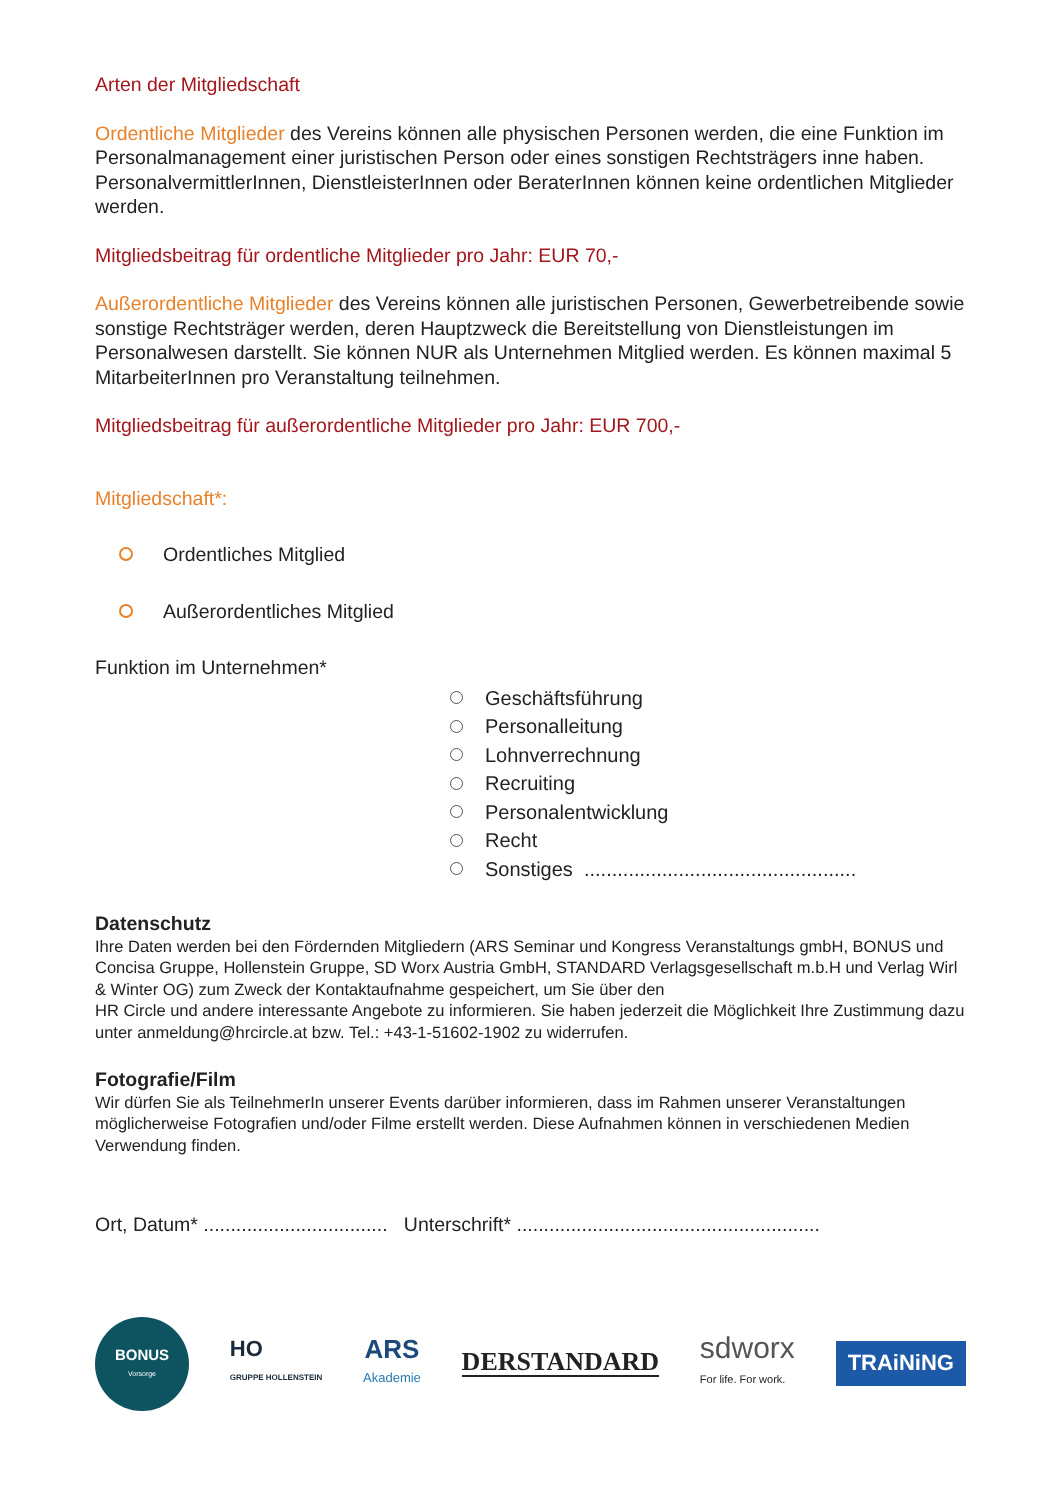Arten der Mitgliedschaft
Ordentliche Mitglieder des Vereins können alle physischen Personen werden, die eine Funktion im Personalmanagement einer juristischen Person oder eines sonstigen Rechtsträgers inne ha­ben. PersonalvermittlerInnen, DienstleisterInnen oder BeraterInnen können keine ordentlichen Mitglieder werden.
Mitgliedsbeitrag für ordentliche Mitglieder pro Jahr: EUR 70,-
Außerordentliche Mitglieder des Vereins können alle juristischen Personen, Gewerbetreibende sowie sonstige Rechtsträger werden, deren Hauptzweck die Bereitstellung von Dienstleistun­gen im Personalwesen darstellt. Sie können NUR als Unternehmen Mitglied werden. Es können maximal 5 MitarbeiterInnen pro Veranstaltung teilnehmen.
Mitgliedsbeitrag für außerordentliche Mitglieder pro Jahr: EUR 700,-
Mitgliedschaft*:
Ordentliches Mitglied
Außerordentliches Mitglied
Funktion im Unternehmen*
Geschäftsführung
Personalleitung
Lohnverrechnung
Recruiting
Personalentwicklung
Recht
Sonstiges .................................................
Datenschutz
Ihre Daten werden bei den Fördernden Mitgliedern (ARS Seminar und Kongress Veranstaltungs gmbH, BONUS und Concisa Gruppe, Hollenstein Gruppe, SD Worx Austria GmbH, STANDARD Verlagsgesellschaft m.b.H und Verlag Wirl & Winter OG) zum Zweck der Kontaktaufnahme gespeichert, um Sie über den
HR Circle und andere interessante Angebote zu informieren. Sie haben jederzeit die Möglichkeit Ihre Zustimmung dazu unter anmeldung@hrcircle.at bzw. Tel.: +43-1-51602-1902 zu widerrufen.
Fotografie/Film
Wir dürfen Sie als TeilnehmerIn unserer Events darüber informieren, dass im Rahmen unserer Veranstaltungen möglicherweise Fotografien und/oder Filme erstellt werden. Diese Aufnahmen können in verschiedenen Medien Verwendung finden.
Ort, Datum* .................................. Unterschrift* ........................................................
BONUS
Vorsorge
HO
GRUPPE HOLLENSTEIN
ARS
Akademie
DERSTANDARD
sdworx
For life. For work.
TRAiNiNG